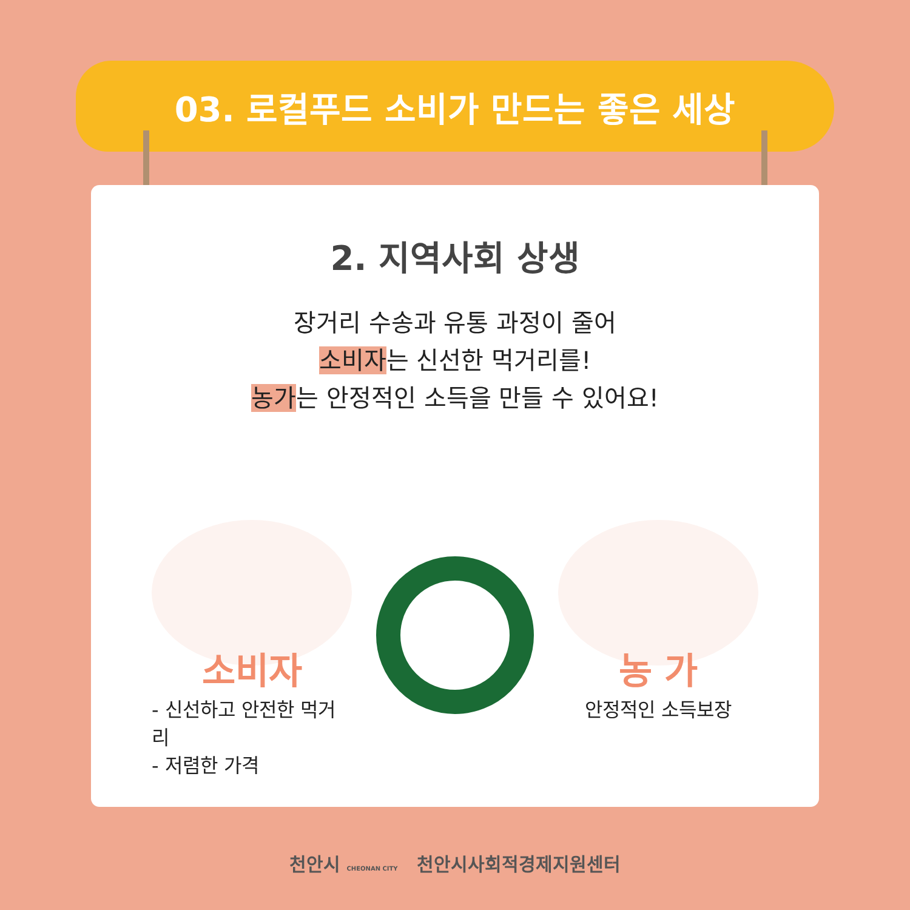03. 로컬푸드 소비가 만드는 좋은 세상
2. 지역사회 상생
장거리 수송과 유통 과정이 줄어
소비자는 신선한 먹거리를!
농가는 안정적인 소득을 만들 수 있어요!
소비자
- 신선하고 안전한 먹거리
- 저렴한 가격
농 가
안정적인 소득보장
천안시 CHEONAN CITY 천안시사회적경제지원센터